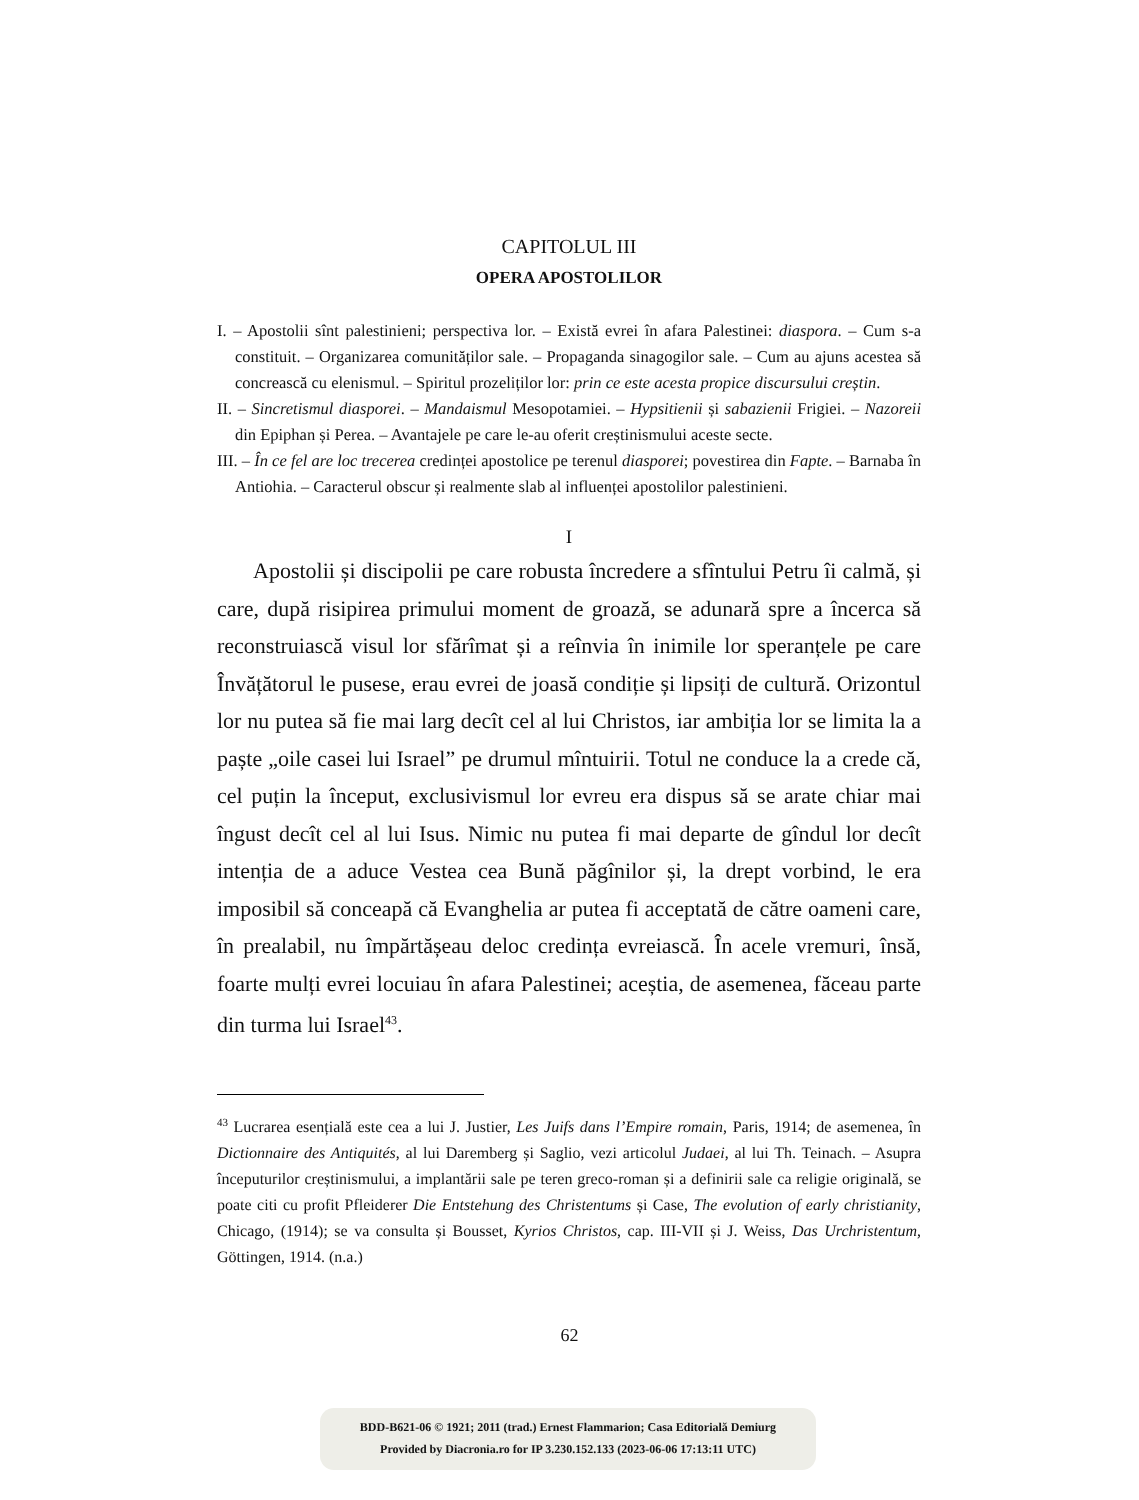CAPITOLUL III
OPERA APOSTOLILOR
I. – Apostolii sînt palestinieni; perspectiva lor. – Există evrei în afara Palestinei: diaspora. – Cum s-a constituit. – Organizarea comunităților sale. – Propaganda sinagogilor sale. – Cum au ajuns acestea să concrească cu elenismul. – Spiritul prozeliților lor: prin ce este acesta propice discursului creștin.
II. – Sincretismul diasporei. – Mandaismul Mesopotamiei. – Hypsitienii și sabazienii Frigiei. – Nazoreii din Epiphan și Perea. – Avantajele pe care le-au oferit creștinismului aceste secte.
III. – În ce fel are loc trecerea credinței apostolice pe terenul diasporei; povestirea din Fapte. – Barnaba în Antiohia. – Caracterul obscur și realmente slab al influenței apostolilor palestinieni.
I
Apostolii și discipolii pe care robusta încredere a sfîntului Petru îi calmă, și care, după risipirea primului moment de groază, se adunară spre a încerca să reconstruiască visul lor sfărîmat și a reînvia în inimile lor speranțele pe care Învățătorul le pusese, erau evrei de joasă condiție și lipsiți de cultură. Orizontul lor nu putea să fie mai larg decît cel al lui Christos, iar ambiția lor se limita la a paște „oile casei lui Israel” pe drumul mîntuirii. Totul ne conduce la a crede că, cel puțin la început, exclusivismul lor evreu era dispus să se arate chiar mai îngust decît cel al lui Isus. Nimic nu putea fi mai departe de gîndul lor decît intenția de a aduce Vestea cea Bună păgînilor și, la drept vorbind, le era imposibil să conceapă că Evanghelia ar putea fi acceptată de către oameni care, în prealabil, nu împărtășeau deloc credința evreiască. În acele vremuri, însă, foarte mulți evrei locuiau în afara Palestinei; aceștia, de asemenea, făceau parte din turma lui Israel<sup>43</sup>.
<sup>43</sup> Lucrarea esențială este cea a lui J. Justier, Les Juifs dans l’Empire romain, Paris, 1914; de asemenea, în Dictionnaire des Antiquités, al lui Daremberg și Saglio, vezi articolul Judaei, al lui Th. Teinach. – Asupra începuturilor creștinismului, a implantării sale pe teren greco-roman și a definirii sale ca religie originală, se poate citi cu profit Pfleiderer Die Entstehung des Christentums și Case, The evolution of early christianity, Chicago, (1914); se va consulta și Bousset, Kyrios Christos, cap. III-VII și J. Weiss, Das Urchristentum, Göttingen, 1914. (n.a.)
62
BDD-B621-06 © 1921; 2011 (trad.) Ernest Flammarion; Casa Editorială Demiurg
Provided by Diacronia.ro for IP 3.230.152.133 (2023-06-06 17:13:11 UTC)